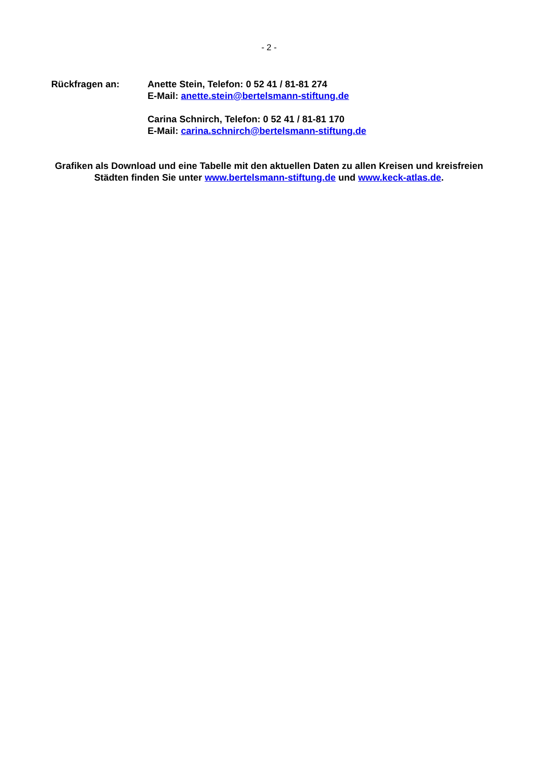- 2 -
Rückfragen an: Anette Stein, Telefon: 0 52 41 / 81-81 274
E-Mail: anette.stein@bertelsmann-stiftung.de
Carina Schnirch, Telefon: 0 52 41 / 81-81 170
E-Mail: carina.schnirch@bertelsmann-stiftung.de
Grafiken als Download und eine Tabelle mit den aktuellen Daten zu allen Kreisen und kreisfreien Städten finden Sie unter www.bertelsmann-stiftung.de und www.keck-atlas.de.